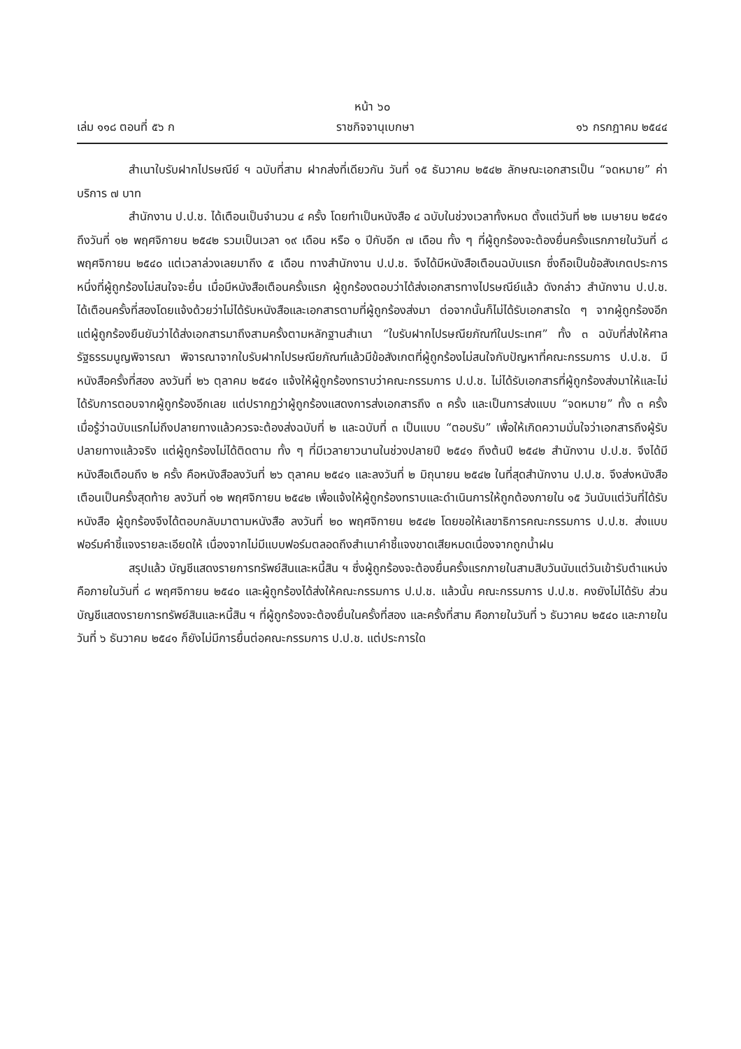หน้า ๖๐
เล่ม ๑๑๘ ตอนที่ ๕๖ ก ราชกิจจานุเบกษา ๑๖ กรกฎาคม ๒๕๔๔
สำเนาใบรับฝากไปรษณีย์ ฯ ฉบับที่สาม ฝากส่งที่เดียวกัน วันที่ ๑๕ ธันวาคม ๒๕๔๒ ลักษณะเอกสารเป็น “จดหมาย” ค่าบริการ ๗ บาท
สำนักงาน ป.ป.ช. ได้เตือนเป็นจำนวน ๔ ครั้ง โดยทำเป็นหนังสือ ๔ ฉบับในช่วงเวลาทั้งหมด ตั้งแต่วันที่ ๒๒ เมษายน ๒๕๔๑ ถึงวันที่ ๑๒ พฤศจิกายน ๒๕๔๒ รวมเป็นเวลา ๑๙ เดือน หรือ ๑ ปีกับอีก ๗ เดือน ทั้ง ๆ ที่ผู้ถูกร้องจะต้องยื่นครั้งแรกภายในวันที่ ๘ พฤศจิกายน ๒๕๔๐ แต่เวลาล่วงเลยมาถึง ๕ เดือน ทางสำนักงาน ป.ป.ช. จึงได้มีหนังสือเตือนฉบับแรก ซึ่งถือเป็นข้อสังเกตประการหนึ่งที่ผู้ถูกร้องไม่สนใจจะยื่น เมื่อมีหนังสือเตือนครั้งแรก ผู้ถูกร้องตอบว่าได้ส่งเอกสารทางไปรษณีย์แล้ว ดังกล่าว สำนักงาน ป.ป.ช. ได้เตือนครั้งที่สองโดยแจ้งด้วยว่าไม่ได้รับหนังสือและเอกสารตามที่ผู้ถูกร้องส่งมา ต่อจากนั้นก็ไม่ได้รับเอกสารใด ๆ จากผู้ถูกร้องอีก แต่ผู้ถูกร้องยืนยันว่าได้ส่งเอกสารมาถึงสามครั้งตามหลักฐานสำเนา “ใบรับฝากไปรษณียภัณฑ์ในประเทศ” ทั้ง ๓ ฉบับที่ส่งให้ศาลรัฐธรรมนูญพิจารณา พิจารณาจากใบรับฝากไปรษณียภัณฑ์แล้วมีข้อสังเกตที่ผู้ถูกร้องไม่สนใจกับปัญหาที่คณะกรรมการ ป.ป.ช. มีหนังสือครั้งที่สอง ลงวันที่ ๒๖ ตุลาคม ๒๕๔๑ แจ้งให้ผู้ถูกร้องทราบว่าคณะกรรมการ ป.ป.ช. ไม่ได้รับเอกสารที่ผู้ถูกร้องส่งมาให้และไม่ได้รับการตอบจากผู้ถูกร้องอีกเลย แต่ปรากฏว่าผู้ถูกร้องแสดงการส่งเอกสารถึง ๓ ครั้ง และเป็นการส่งแบบ “จดหมาย” ทั้ง ๓ ครั้ง เมื่อรู้ว่าฉบับแรกไม่ถึงปลายทางแล้วควรจะต้องส่งฉบับที่ ๒ และฉบับที่ ๓ เป็นแบบ “ตอบรับ” เพื่อให้เกิดความมั่นใจว่าเอกสารถึงผู้รับปลายทางแล้วจริง แต่ผู้ถูกร้องไม่ได้ติดตาม ทั้ง ๆ ที่มีเวลายาวนานในช่วงปลายปี ๒๕๔๑ ถึงต้นปี ๒๕๔๒ สำนักงาน ป.ป.ช. จึงได้มีหนังสือเตือนถึง ๒ ครั้ง คือหนังสือลงวันที่ ๒๖ ตุลาคม ๒๕๔๑ และลงวันที่ ๒ มิถุนายน ๒๕๔๒ ในที่สุดสำนักงาน ป.ป.ช. จึงส่งหนังสือเตือนเป็นครั้งสุดท้าย ลงวันที่ ๑๒ พฤศจิกายน ๒๕๔๒ เพื่อแจ้งให้ผู้ถูกร้องทราบและดำเนินการให้ถูกต้องภายใน ๑๕ วันนับแต่วันที่ได้รับหนังสือ ผู้ถูกร้องจึงได้ตอบกลับมาตามหนังสือ ลงวันที่ ๒๐ พฤศจิกายน ๒๕๔๒ โดยขอให้เลขาธิการคณะกรรมการ ป.ป.ช. ส่งแบบฟอร์มคำชี้แจงรายละเอียดให้ เนื่องจากไม่มีแบบฟอร์มตลอดถึงสำเนาคำชี้แจงขาดเสียหมดเนื่องจากถูกน้ำฝน
สรุปแล้ว บัญชีแสดงรายการทรัพย์สินและหนี้สิน ฯ ซึ่งผู้ถูกร้องจะต้องยื่นครั้งแรกภายในสามสิบวันนับแต่วันเข้ารับตำแหน่งคือภายในวันที่ ๘ พฤศจิกายน ๒๕๔๐ และผู้ถูกร้องได้ส่งให้คณะกรรมการ ป.ป.ช. แล้วนั้น คณะกรรมการ ป.ป.ช. คงยังไม่ได้รับ ส่วนบัญชีแสดงรายการทรัพย์สินและหนี้สิน ฯ ที่ผู้ถูกร้องจะต้องยื่นในครั้งที่สอง และครั้งที่สาม คือภายในวันที่ ๖ ธันวาคม ๒๕๔๐ และภายในวันที่ ๖ ธันวาคม ๒๕๔๑ ก็ยังไม่มีการยื่นต่อคณะกรรมการ ป.ป.ช. แต่ประการใด